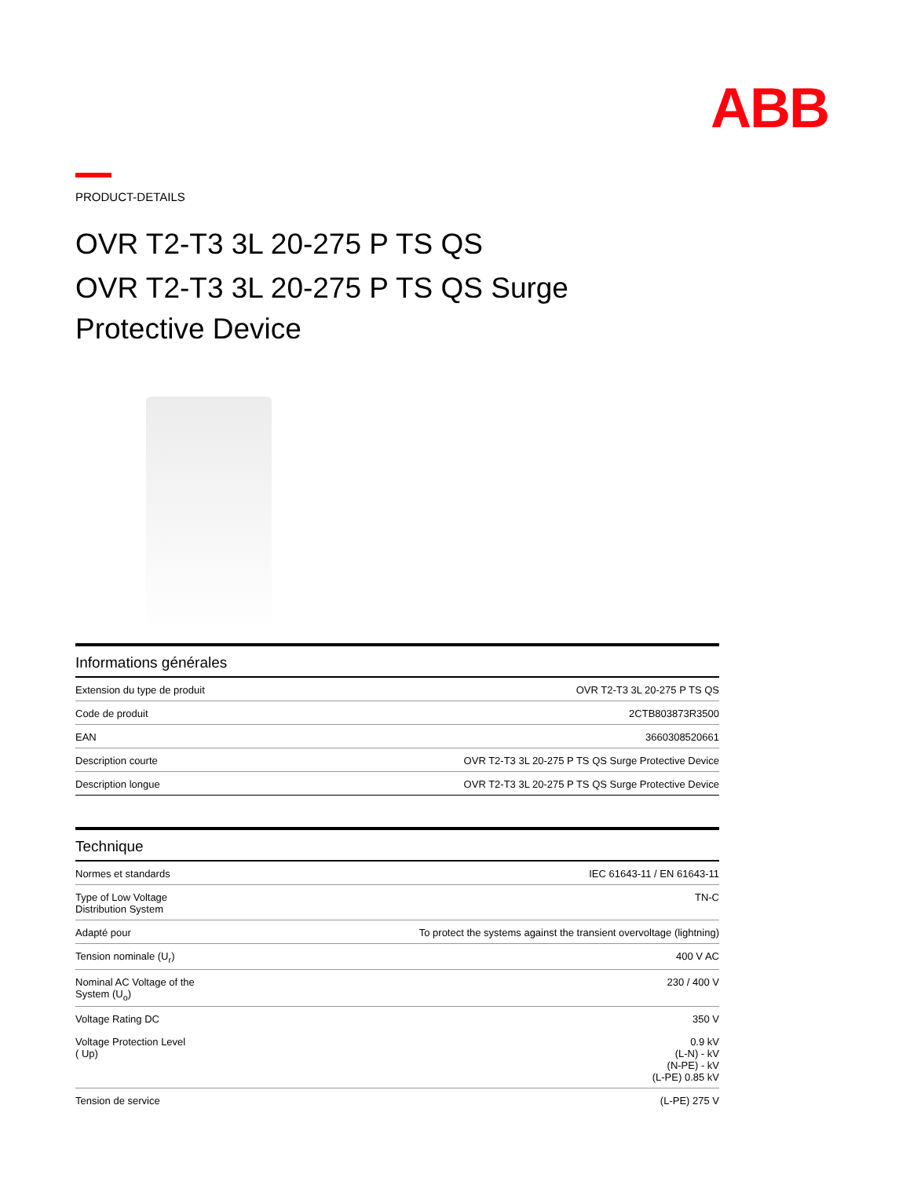ABB
PRODUCT-DETAILS
OVR T2-T3 3L 20-275 P TS QS
OVR T2-T3 3L 20-275 P TS QS Surge
Protective Device
| Informations générales | |
| --- | --- |
| Extension du type de produit | OVR T2-T3 3L 20-275 P TS QS |
| Code de produit | 2CTB803873R3500 |
| EAN | 3660308520661 |
| Description courte | OVR T2-T3 3L 20-275 P TS QS Surge Protective Device |
| Description longue | OVR T2-T3 3L 20-275 P TS QS Surge Protective Device |
| Technique | |
| --- | --- |
| Normes et standards | IEC 61643-11 / EN 61643-11 |
| Type of Low Voltage Distribution System | TN-C |
| Adapté pour | To protect the systems against the transient overvoltage (lightning) |
| Tension nominale (U<sub>r</sub>) | 400 V AC |
| Nominal AC Voltage of the System (U<sub>o</sub>) | 230 / 400 V |
| Voltage Rating DC | 350 V |
| Voltage Protection Level ( Up) | 0.9 kV (L-N) - kV (N-PE) - kV (L-PE) 0.85 kV |
| Tension de service | (L-PE) 275 V |